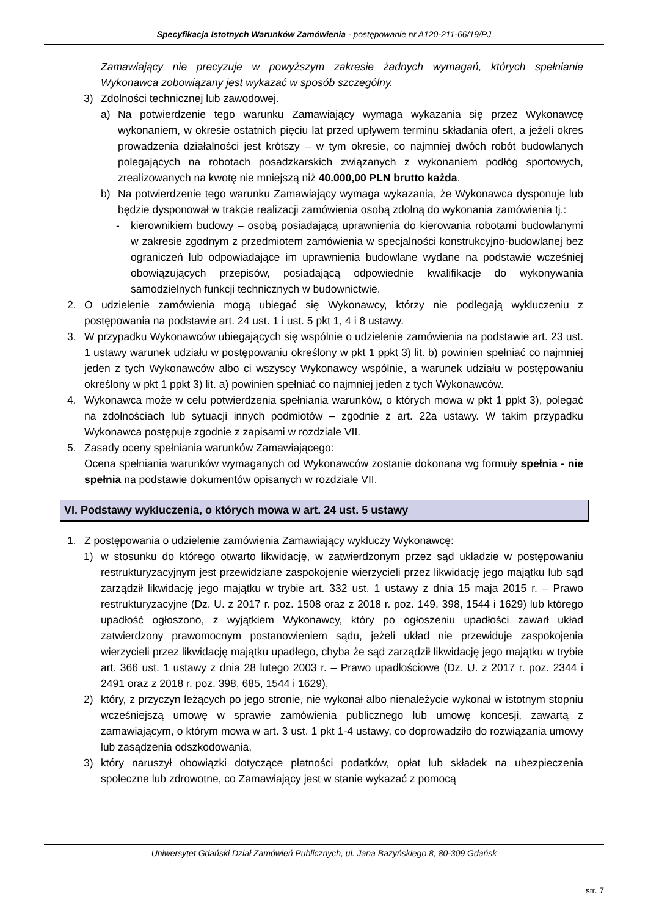Specyfikacja Istotnych Warunków Zamówienia - postępowanie nr A120-211-66/19/PJ
Zamawiający nie precyzuje w powyższym zakresie żadnych wymagań, których spełnianie Wykonawca zobowiązany jest wykazać w sposób szczególny.
3) Zdolności technicznej lub zawodowej.
a) Na potwierdzenie tego warunku Zamawiający wymaga wykazania się przez Wykonawcę wykonaniem, w okresie ostatnich pięciu lat przed upływem terminu składania ofert, a jeżeli okres prowadzenia działalności jest krótszy – w tym okresie, co najmniej dwóch robót budowlanych polegających na robotach posadzkarskich związanych z wykonaniem podłóg sportowych, zrealizowanych na kwotę nie mniejszą niż 40.000,00 PLN brutto każda.
b) Na potwierdzenie tego warunku Zamawiający wymaga wykazania, że Wykonawca dysponuje lub będzie dysponował w trakcie realizacji zamówienia osobą zdolną do wykonania zamówienia tj.:
- kierownikiem budowy – osobą posiadającą uprawnienia do kierowania robotami budowlanymi w zakresie zgodnym z przedmiotem zamówienia w specjalności konstrukcyjno-budowlanej bez ograniczeń lub odpowiadające im uprawnienia budowlane wydane na podstawie wcześniej obowiązujących przepisów, posiadającą odpowiednie kwalifikacje do wykonywania samodzielnych funkcji technicznych w budownictwie.
2. O udzielenie zamówienia mogą ubiegać się Wykonawcy, którzy nie podlegają wykluczeniu z postępowania na podstawie art. 24 ust. 1 i ust. 5 pkt 1, 4 i 8 ustawy.
3. W przypadku Wykonawców ubiegających się wspólnie o udzielenie zamówienia na podstawie art. 23 ust. 1 ustawy warunek udziału w postępowaniu określony w pkt 1 ppkt 3) lit. b) powinien spełniać co najmniej jeden z tych Wykonawców albo ci wszyscy Wykonawcy wspólnie, a warunek udziału w postępowaniu określony w pkt 1 ppkt 3) lit. a) powinien spełniać co najmniej jeden z tych Wykonawców.
4. Wykonawca może w celu potwierdzenia spełniania warunków, o których mowa w pkt 1 ppkt 3), polegać na zdolnościach lub sytuacji innych podmiotów – zgodnie z art. 22a ustawy. W takim przypadku Wykonawca postępuje zgodnie z zapisami w rozdziale VII.
5. Zasady oceny spełniania warunków Zamawiającego:
Ocena spełniania warunków wymaganych od Wykonawców zostanie dokonana wg formuły spełnia - nie spełnia na podstawie dokumentów opisanych w rozdziale VII.
VI. Podstawy wykluczenia, o których mowa w art. 24 ust. 5 ustawy
1. Z postępowania o udzielenie zamówienia Zamawiający wykluczy Wykonawcę:
1) w stosunku do którego otwarto likwidację, w zatwierdzonym przez sąd układzie w postępowaniu restrukturyzacyjnym jest przewidziane zaspokojenie wierzycieli przez likwidację jego majątku lub sąd zarządził likwidację jego majątku w trybie art. 332 ust. 1 ustawy z dnia 15 maja 2015 r. – Prawo restrukturyzacyjne (Dz. U. z 2017 r. poz. 1508 oraz z 2018 r. poz. 149, 398, 1544 i 1629) lub którego upadłość ogłoszono, z wyjątkiem Wykonawcy, który po ogłoszeniu upadłości zawarł układ zatwierdzony prawomocnym postanowieniem sądu, jeżeli układ nie przewiduje zaspokojenia wierzycieli przez likwidację majątku upadłego, chyba że sąd zarządził likwidację jego majątku w trybie art. 366 ust. 1 ustawy z dnia 28 lutego 2003 r. – Prawo upadłościowe (Dz. U. z 2017 r. poz. 2344 i 2491 oraz z 2018 r. poz. 398, 685, 1544 i 1629),
2) który, z przyczyn leżących po jego stronie, nie wykonał albo nienależycie wykonał w istotnym stopniu wcześniejszą umowę w sprawie zamówienia publicznego lub umowę koncesji, zawartą z zamawiającym, o którym mowa w art. 3 ust. 1 pkt 1-4 ustawy, co doprowadziło do rozwiązania umowy lub zasądzenia odszkodowania,
3) który naruszył obowiązki dotyczące płatności podatków, opłat lub składek na ubezpieczenia społeczne lub zdrowotne, co Zamawiający jest w stanie wykazać z pomocą
Uniwersytet Gdański Dział Zamówień Publicznych, ul. Jana Bażyńskiego 8, 80-309 Gdańsk
str. 7